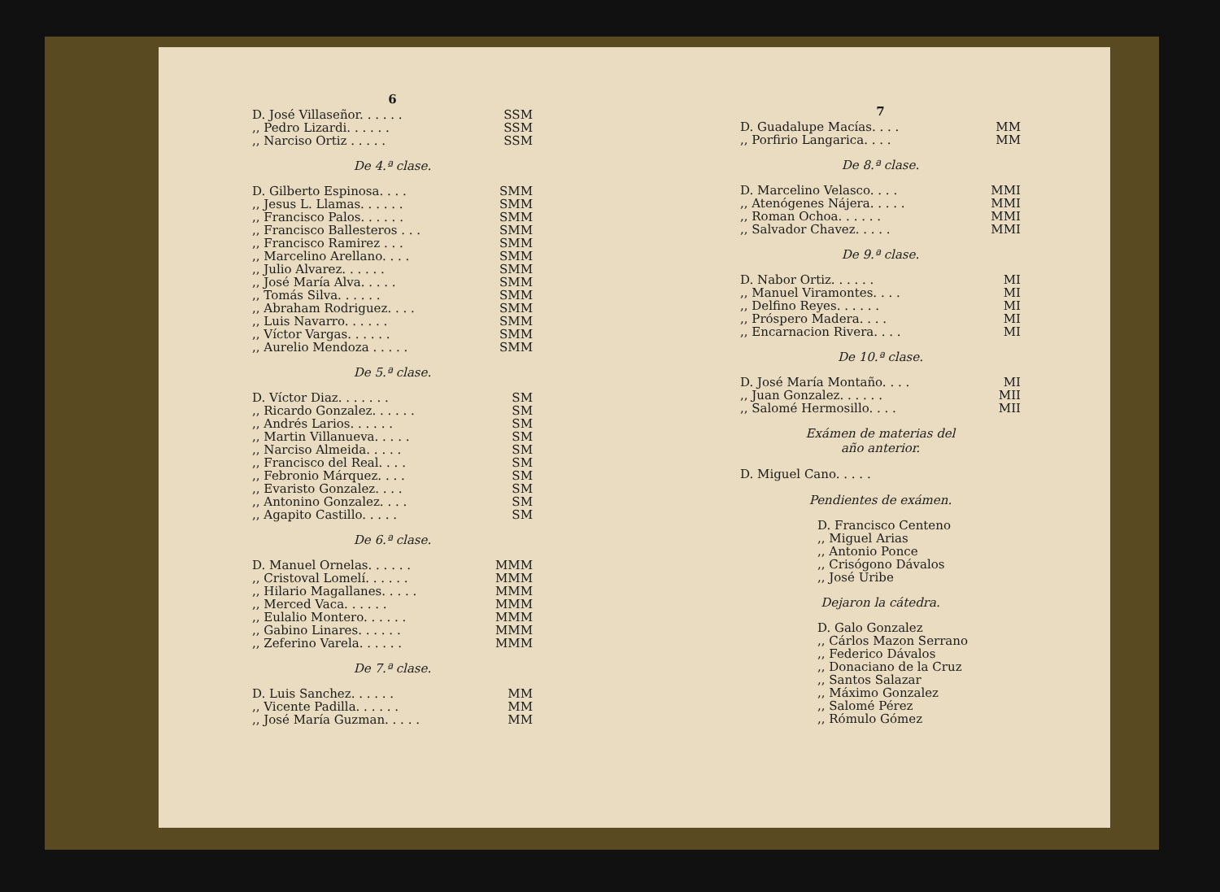6
| D. José Villaseñor. . . . . . | SSM |
| ,, Pedro Lizardi. . . . . . | SSM |
| ,, Narciso Ortiz . . . . . | SSM |
De 4.ª clase.
| D. Gilberto Espinosa. . . . | SMM |
| ,, Jesus L. Llamas. . . . . . | SMM |
| ,, Francisco Palos. . . . . . | SMM |
| ,, Francisco Ballesteros . . . | SMM |
| ,, Francisco Ramirez . . . | SMM |
| ,, Marcelino Arellano. . . . | SMM |
| ,, Julio Alvarez. . . . . . | SMM |
| ,, José María Alva. . . . . | SMM |
| ,, Tomás Silva. . . . . . | SMM |
| ,, Abraham Rodriguez. . . . | SMM |
| ,, Luis Navarro. . . . . . | SMM |
| ,, Víctor Vargas. . . . . . | SMM |
| ,, Aurelio Mendoza . . . . . | SMM |
De 5.ª clase.
| D. Víctor Diaz. . . . . . . | SM |
| ,, Ricardo Gonzalez. . . . . . | SM |
| ,, Andrés Larios. . . . . . | SM |
| ,, Martin Villanueva. . . . . | SM |
| ,, Narciso Almeida. . . . . | SM |
| ,, Francisco del Real. . . . | SM |
| ,, Febronio Márquez. . . . | SM |
| ,, Evaristo Gonzalez. . . . | SM |
| ,, Antonino Gonzalez. . . . | SM |
| ,, Agapito Castillo. . . . . | SM |
De 6.ª clase.
| D. Manuel Ornelas. . . . . . | MMM |
| ,, Cristoval Lomelí. . . . . . | MMM |
| ,, Hilario Magallanes. . . . . | MMM |
| ,, Merced Vaca. . . . . . | MMM |
| ,, Eulalio Montero. . . . . . | MMM |
| ,, Gabino Linares. . . . . . | MMM |
| ,, Zeferino Varela. . . . . . | MMM |
De 7.ª clase.
| D. Luis Sanchez. . . . . . | MM |
| ,, Vicente Padilla. . . . . . | MM |
| ,, José María Guzman. . . . . | MM |
7
| D. Guadalupe Macías. . . . | MM |
| ,, Porfirio Langarica. . . . | MM |
De 8.ª clase.
| D. Marcelino Velasco. . . . | MMI |
| ,, Atenógenes Nájera. . . . . | MMI |
| ,, Roman Ochoa. . . . . . | MMI |
| ,, Salvador Chavez. . . . . | MMI |
De 9.ª clase.
| D. Nabor Ortiz. . . . . . | MI |
| ,, Manuel Viramontes. . . . | MI |
| ,, Delfino Reyes. . . . . . | MI |
| ,, Próspero Madera. . . . | MI |
| ,, Encarnacion Rivera. . . . | MI |
De 10.ª clase.
| D. José María Montaño. . . . | MI |
| ,, Juan Gonzalez. . . . . . | MII |
| ,, Salomé Hermosillo. . . . | MII |
Exámen de materias del
año anterior.
D. Miguel Cano. . . . .
Pendientes de exámen.
D. Francisco Centeno
,, Miguel Arias
,, Antonio Ponce
,, Crisógono Dávalos
,, José Uribe
Dejaron la cátedra.
D. Galo Gonzalez
,, Cárlos Mazon Serrano
,, Federico Dávalos
,, Donaciano de la Cruz
,, Santos Salazar
,, Máximo Gonzalez
,, Salomé Pérez
,, Rómulo Gómez